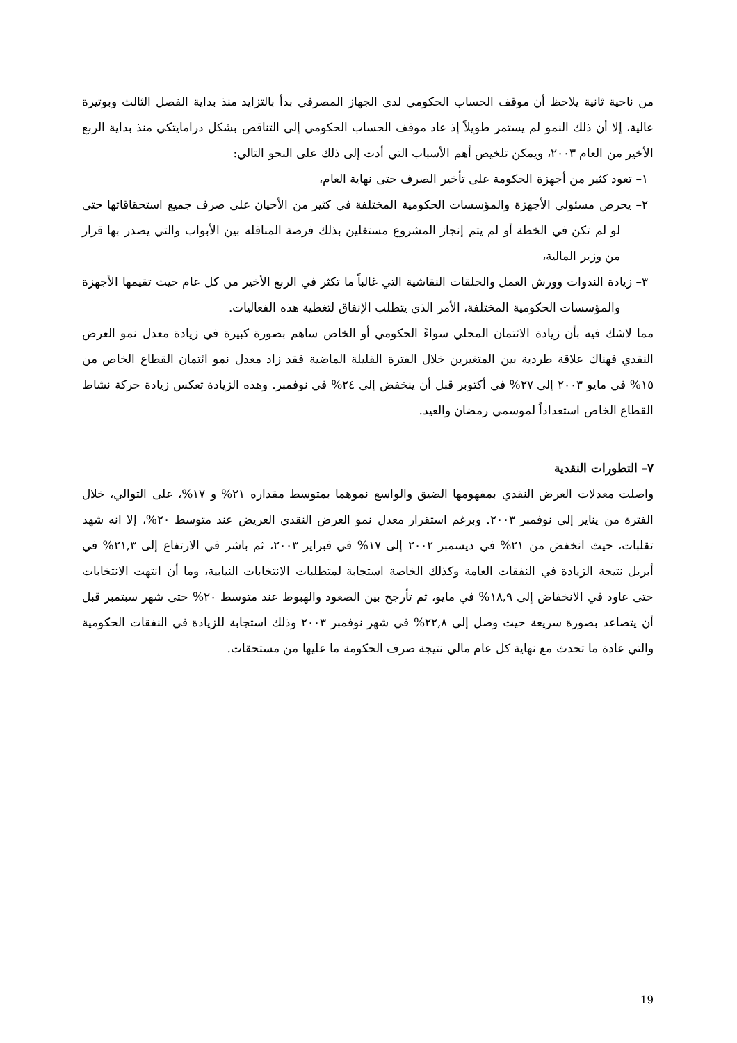من ناحية ثانية يلاحظ أن موقف الحساب الحكومي لدى الجهاز المصرفي بدأ بالتزايد منذ بداية الفصل الثالث وبوتيرة عالية، إلا أن ذلك النمو لم يستمر طويلاً إذ عاد موقف الحساب الحكومي إلى التناقص بشكل درامايتكي منذ بداية الربع الأخير من العام ٢٠٠٣، ويمكن تلخيص أهم الأسباب التي أدت إلى ذلك على النحو التالي:
١– تعود كثير من أجهزة الحكومة على تأخير الصرف حتى نهاية العام،
٢– يحرص مسئولي الأجهزة والمؤسسات الحكومية المختلفة في كثير من الأحيان على صرف جميع استحقاقاتها حتى لو لم تكن في الخطة أو لم يتم إنجاز المشروع مستغلين بذلك فرصة المناقله بين الأبواب والتي يصدر بها قرار من وزير المالية،
٣– زيادة الندوات وورش العمل والحلقات النقاشية التي غالباً ما تكثر في الربع الأخير من كل عام حيث تقيمها الأجهزة والمؤسسات الحكومية المختلفة، الأمر الذي يتطلب الإنفاق لتغطية هذه الفعاليات.
مما لاشك فيه بأن زيادة الائتمان المحلي سواءً الحكومي أو الخاص ساهم بصورة كبيرة في زيادة معدل نمو العرض النقدي فهناك علاقة طردية بين المتغيرين خلال الفترة القليلة الماضية فقد زاد معدل نمو ائتمان القطاع الخاص من ١٥% في مايو ٢٠٠٣ إلى ٢٧% في أكتوبر قبل أن ينخفض إلى ٢٤% في نوفمبر. وهذه الزيادة تعكس زيادة حركة نشاط القطاع الخاص استعداداً لموسمي رمضان والعيد.
٧– التطورات النقدية
واصلت معدلات العرض النقدي بمفهومها الضيق والواسع نموهما بمتوسط مقداره ٢١% و ١٧%، على التوالي، خلال الفترة من يناير إلى نوفمبر ٢٠٠٣. وبرغم استقرار معدل نمو العرض النقدي العريض عند متوسط ٢٠%، إلا انه شهد تقلبات، حيث انخفض من ٢١% في ديسمبر ٢٠٠٢ إلى ١٧% في فبراير ٢٠٠٣، ثم باشر في الارتفاع إلى ٢١,٣% في أبريل نتيجة الزيادة في النفقات العامة وكذلك الخاصة استجابة لمتطلبات الانتخابات النيابية، وما أن انتهت الانتخابات حتى عاود في الانخفاض إلى ١٨,٩% في مايو، ثم تأرجح بين الصعود والهبوط عند متوسط ٢٠% حتى شهر سبتمبر قبل أن يتصاعد بصورة سريعة حيث وصل إلى ٢٢,٨% في شهر نوفمبر ٢٠٠٣ وذلك استجابة للزيادة في النفقات الحكومية والتي عادة ما تحدث مع نهاية كل عام مالي نتيجة صرف الحكومة ما عليها من مستحقات.
19